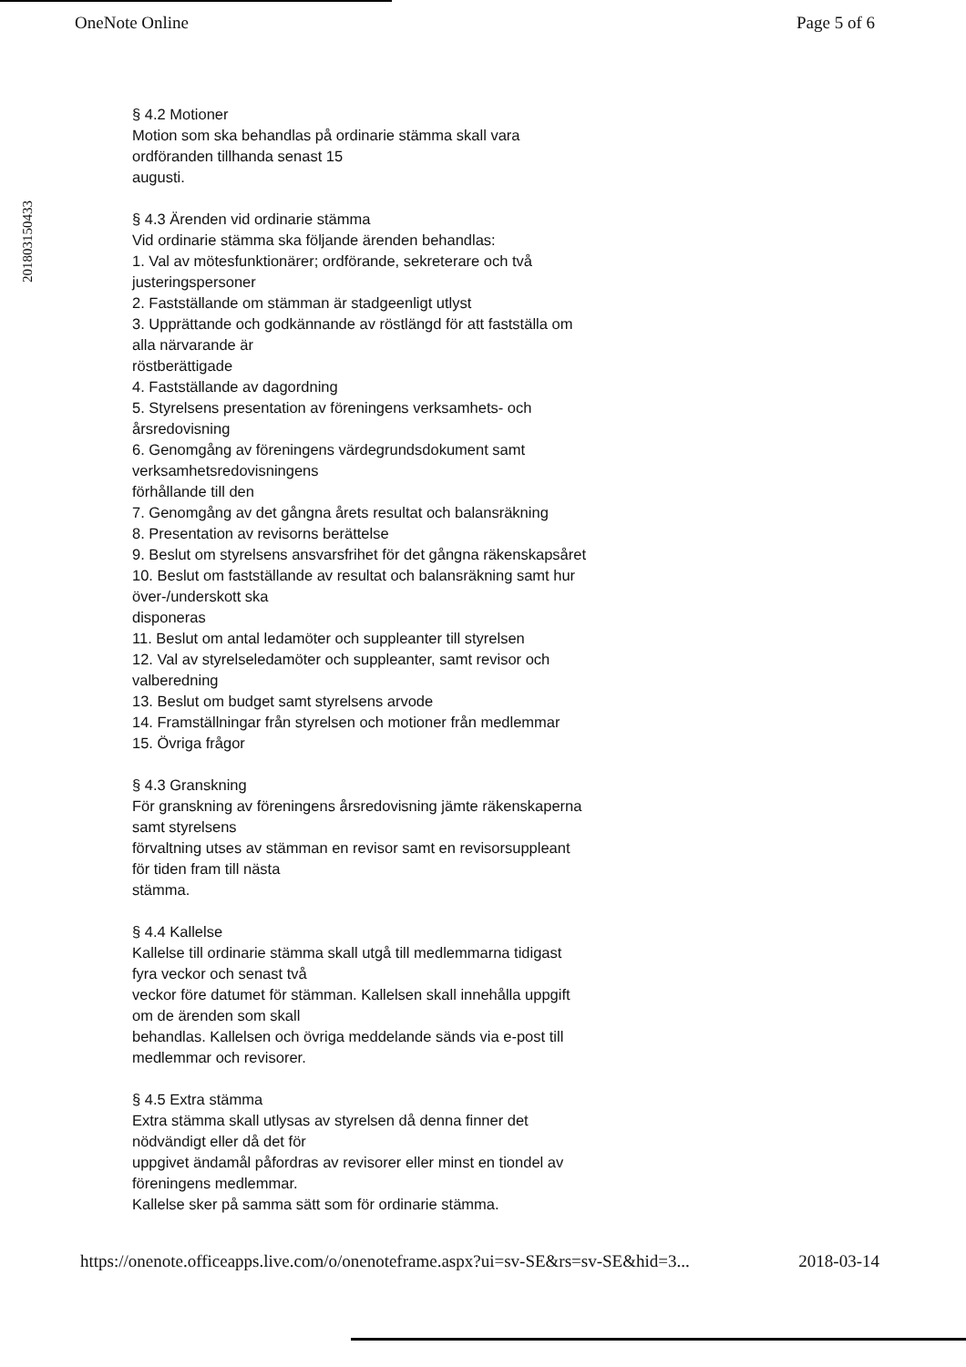OneNote Online Page 5 of 6
201803150433
§ 4.2 Motioner
Motion som ska behandlas på ordinarie stämma skall vara
ordföranden tillhanda senast 15
augusti.
§ 4.3 Ärenden vid ordinarie stämma
Vid ordinarie stämma ska följande ärenden behandlas:
1. Val av mötesfunktionärer; ordförande, sekreterare och två
justeringspersoner
2. Fastställande om stämman är stadgeenligt utlyst
3. Upprättande och godkännande av röstlängd för att fastställa om
alla närvarande är
röstberättigade
4. Fastställande av dagordning
5. Styrelsens presentation av föreningens verksamhets- och
årsredovisning
6. Genomgång av föreningens värdegrundsdokument samt
verksamhetsredovisningens
förhållande till den
7. Genomgång av det gångna årets resultat och balansräkning
8. Presentation av revisorns berättelse
9. Beslut om styrelsens ansvarsfrihet för det gångna räkenskapsåret
10. Beslut om fastställande av resultat och balansräkning samt hur
över-/underskott ska
disponeras
11. Beslut om antal ledamöter och suppleanter till styrelsen
12. Val av styrelseledamöter och suppleanter, samt revisor och
valberedning
13. Beslut om budget samt styrelsens arvode
14. Framställningar från styrelsen och motioner från medlemmar
15. Övriga frågor
§ 4.3 Granskning
För granskning av föreningens årsredovisning jämte räkenskaperna
samt styrelsens
förvaltning utses av stämman en revisor samt en revisorsuppleant
för tiden fram till nästa
stämma.
§ 4.4 Kallelse
Kallelse till ordinarie stämma skall utgå till medlemmarna tidigast
fyra veckor och senast två
veckor före datumet för stämman. Kallelsen skall innehålla uppgift
om de ärenden som skall
behandlas. Kallelsen och övriga meddelande sänds via e-post till
medlemmar och revisorer.
§ 4.5 Extra stämma
Extra stämma skall utlysas av styrelsen då denna finner det
nödvändigt eller då det för
uppgivet ändamål påfordras av revisorer eller minst en tiondel av
föreningens medlemmar.
Kallelse sker på samma sätt som för ordinarie stämma.
https://onenote.officeapps.live.com/o/onenoteframe.aspx?ui=sv-SE&rs=sv-SE&hid=3... 2018-03-14